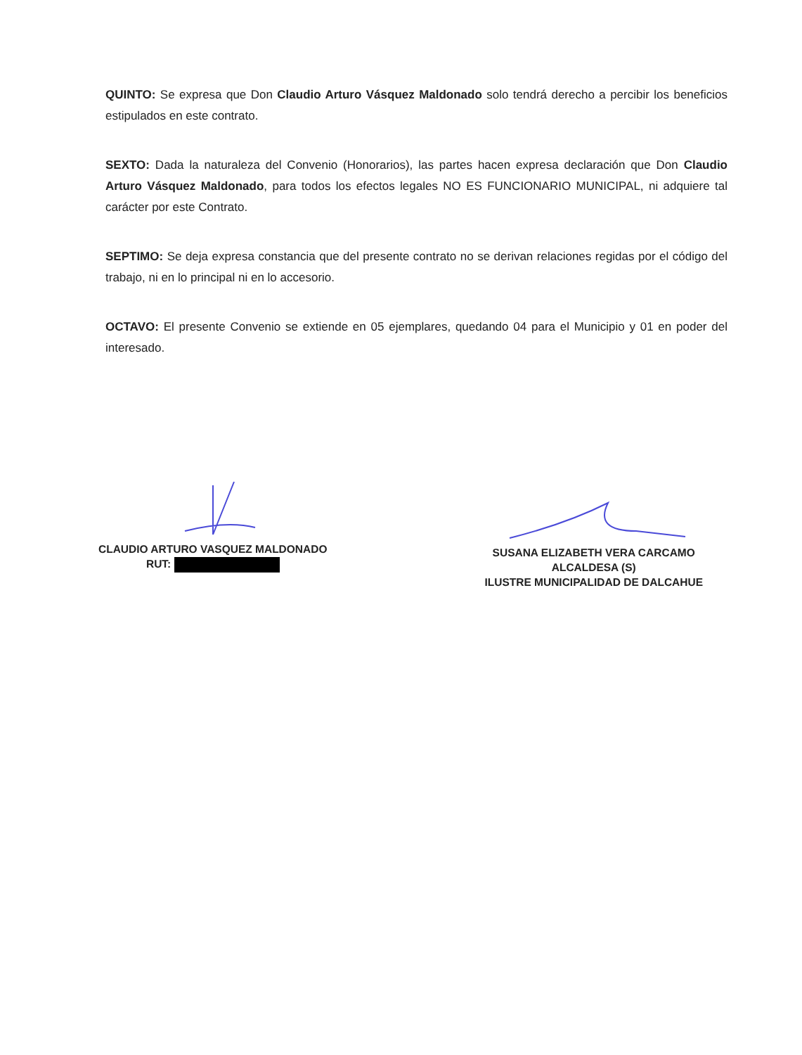QUINTO: Se expresa que Don Claudio Arturo Vásquez Maldonado solo tendrá derecho a percibir los beneficios estipulados en este contrato.
SEXTO: Dada la naturaleza del Convenio (Honorarios), las partes hacen expresa declaración que Don Claudio Arturo Vásquez Maldonado, para todos los efectos legales NO ES FUNCIONARIO MUNICIPAL, ni adquiere tal carácter por este Contrato.
SEPTIMO: Se deja expresa constancia que del presente contrato no se derivan relaciones regidas por el código del trabajo, ni en lo principal ni en lo accesorio.
OCTAVO: El presente Convenio se extiende en 05 ejemplares, quedando 04 para el Municipio y 01 en poder del interesado.
CLAUDIO ARTURO VASQUEZ MALDONADO
RUT:
SUSANA ELIZABETH VERA CARCAMO
ALCALDESA (S)
ILUSTRE MUNICIPALIDAD DE DALCAHUE